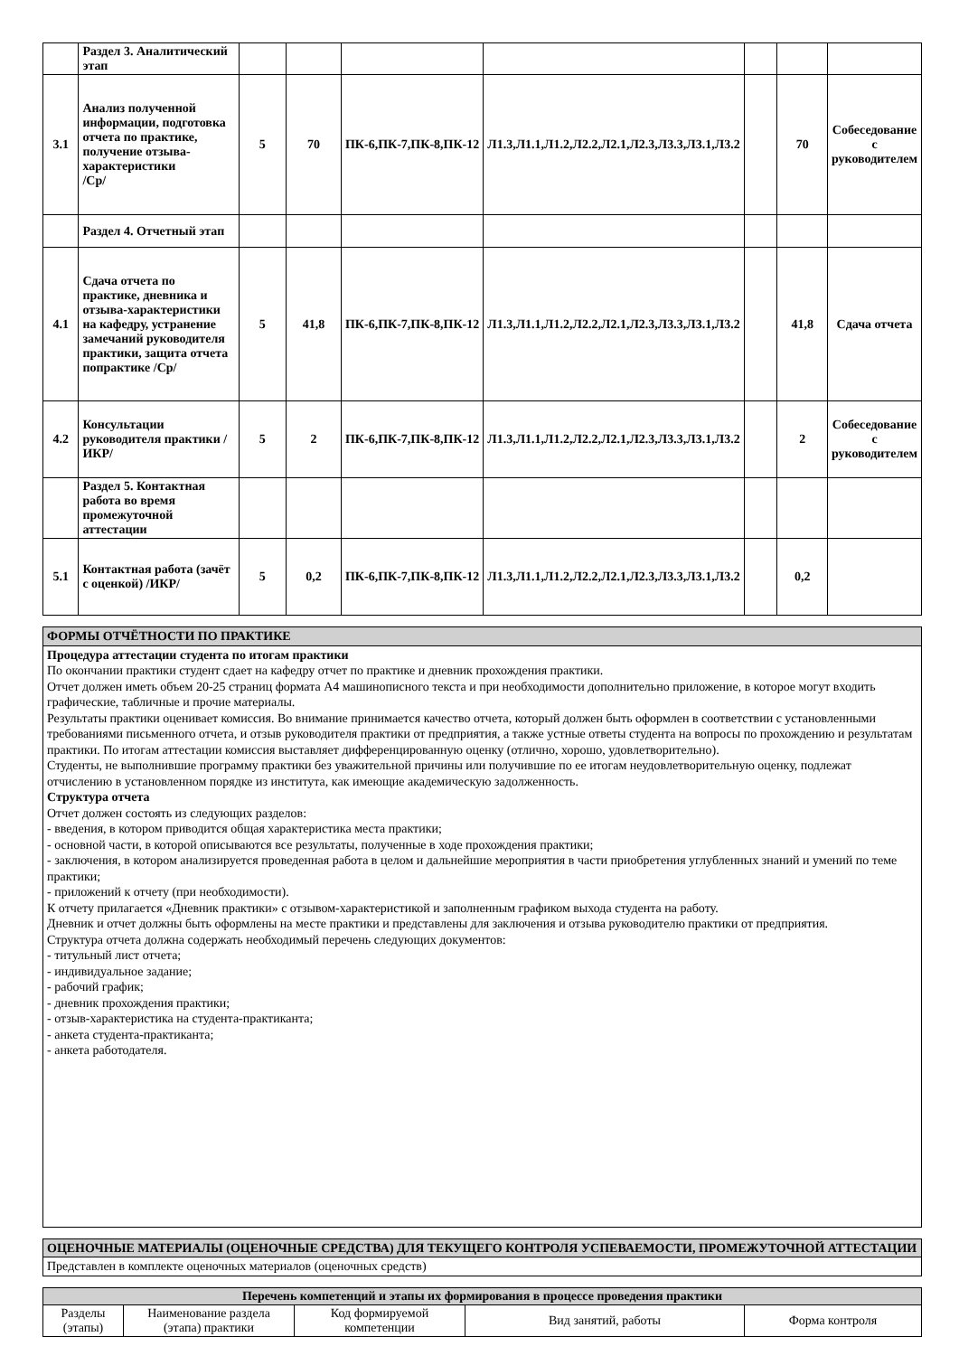| | Раздел 3. Аналитический этап | | | | | | | |
| 3.1 | Анализ полученной информации, подготовка отчета по практике, получение отзыва-характеристики /Ср/ | 5 | 70 | ПК-6,ПК-7,ПК-8,ПК-12 | Л1.3,Л1.1,Л1.2,Л2.2,Л2.1,Л2.3,Л3.3,Л3.1,Л3.2 | | 70 | Собеседование с руководителем |
| | Раздел 4. Отчетный этап | | | | | | | |
| 4.1 | Сдача отчета по практике, дневника и отзыва-характеристики на кафедру, устранение замечаний руководителя практики, защита отчета попрактике /Ср/ | 5 | 41,8 | ПК-6,ПК-7,ПК-8,ПК-12 | Л1.3,Л1.1,Л1.2,Л2.2,Л2.1,Л2.3,Л3.3,Л3.1,Л3.2 | | 41,8 | Сдача отчета |
| 4.2 | Консультации руководителя практики /ИКР/ | 5 | 2 | ПК-6,ПК-7,ПК-8,ПК-12 | Л1.3,Л1.1,Л1.2,Л2.2,Л2.1,Л2.3,Л3.3,Л3.1,Л3.2 | | 2 | Собеседование с руководителем |
| | Раздел 5. Контактная работа во время промежуточной аттестации | | | | | | | |
| 5.1 | Контактная работа (зачёт с оценкой) /ИКР/ | 5 | 0,2 | ПК-6,ПК-7,ПК-8,ПК-12 | Л1.3,Л1.1,Л1.2,Л2.2,Л2.1,Л2.3,Л3.3,Л3.1,Л3.2 | | 0,2 | |
| ФОРМЫ ОТЧЁТНОСТИ ПО ПРАКТИКЕ |
| Процедура аттестации студента по итогам практики По окончании практики студент сдает на кафедру отчет по практике и дневник прохождения практики. Отчет должен иметь объем 20-25 страниц формата А4 машинописного текста и при необходимости дополнительно приложение, в которое могут входить графические, табличные и прочие материалы. Результаты практики оценивает комиссия. Во внимание принимается качество отчета, который должен быть оформлен в соответствии с установленными требованиями письменного отчета, и отзыв руководителя практики от предприятия, а также устные ответы студента на вопросы по прохождению и результатам практики. По итогам аттестации комиссия выставляет дифференцированную оценку (отлично, хорошо, удовлетворительно). Студенты, не выполнившие программу практики без уважительной причины или получившие по ее итогам неудовлетворительную оценку, подлежат отчислению в установленном порядке из института, как имеющие академическую задолженность. Структура отчета Отчет должен состоять из следующих разделов: - введения, в котором приводится общая характеристика места практики; - основной части, в которой описываются все результаты, полученные в ходе прохождения практики; - заключения, в котором анализируется проведенная работа в целом и дальнейшие мероприятия в части приобретения углубленных знаний и умений по теме практики; - приложений к отчету (при необходимости). К отчету прилагается «Дневник практики» с отзывом-характеристикой и заполненным графиком выхода студента на работу. Дневник и отчет должны быть оформлены на месте практики и представлены для заключения и отзыва руководителю практики от предприятия. Структура отчета должна содержать необходимый перечень следующих документов: - титульный лист отчета; - индивидуальное задание; - рабочий график; - дневник прохождения практики; - отзыв-характеристика на студента-практиканта; - анкета студента-практиканта; - анкета работодателя. |
| ОЦЕНОЧНЫЕ МАТЕРИАЛЫ (ОЦЕНОЧНЫЕ СРЕДСТВА) ДЛЯ ТЕКУЩЕГО КОНТРОЛЯ УСПЕВАЕМОСТИ, ПРОМЕЖУТОЧНОЙ АТТЕСТАЦИИ |
| Представлен в комплекте оценочных материалов (оценочных средств) |
| Перечень компетенций и этапы их формирования в процессе проведения практики | | | | |
| Разделы (этапы) | Наименование раздела (этапа) практики | Код формируемой компетенции | Вид занятий, работы | Форма контроля |